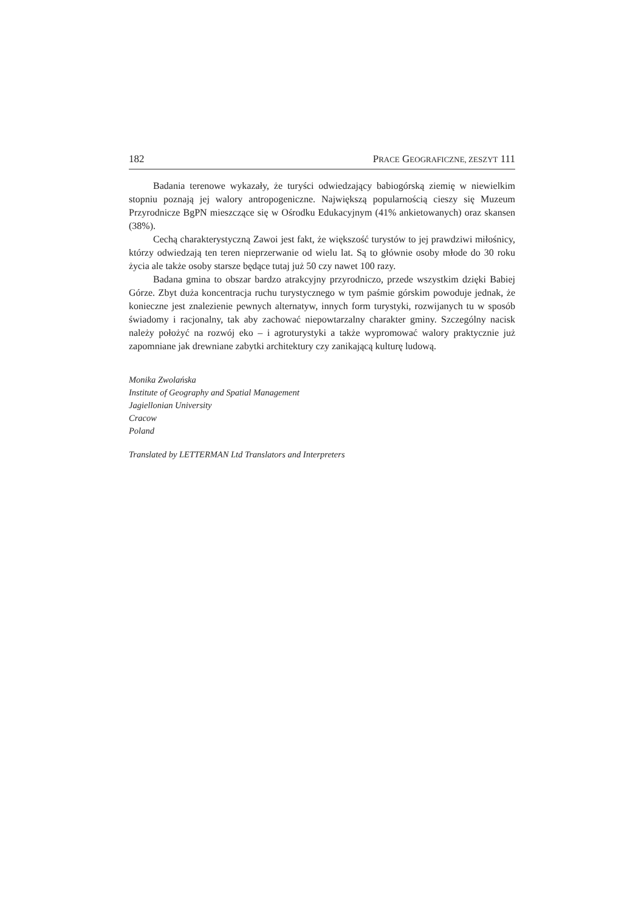182 PRACE GEOGRAFICZNE, ZESZYT 111
Badania terenowe wykazały, że turyści odwiedzający babiogórską ziemię w niewielkim stopniu poznają jej walory antropogeniczne. Największą popularnością cieszy się Muzeum Przyrodnicze BgPN mieszczące się w Ośrodku Edukacyjnym (41% ankietowanych) oraz skansen (38%).
Cechą charakterystyczną Zawoi jest fakt, że większość turystów to jej prawdziwi miłośnicy, którzy odwiedzają ten teren nieprzerwanie od wielu lat. Są to głównie osoby młode do 30 roku życia ale także osoby starsze będące tutaj już 50 czy nawet 100 razy.
Badana gmina to obszar bardzo atrakcyjny przyrodniczo, przede wszystkim dzięki Babiej Górze. Zbyt duża koncentracja ruchu turystycznego w tym paśmie górskim powoduje jednak, że konieczne jest znalezienie pewnych alternatyw, innych form turystyki, rozwijanych tu w sposób świadomy i racjonalny, tak aby zachować niepowtarzalny charakter gminy. Szczególny nacisk należy położyć na rozwój eko – i agroturystyki a także wypromować walory praktycznie już zapomniane jak drewniane zabytki architektury czy zanikającą kulturę ludową.
Monika Zwolańska
Institute of Geography and Spatial Management
Jagiellonian University
Cracow
Poland
Translated by LETTERMAN Ltd Translators and Interpreters